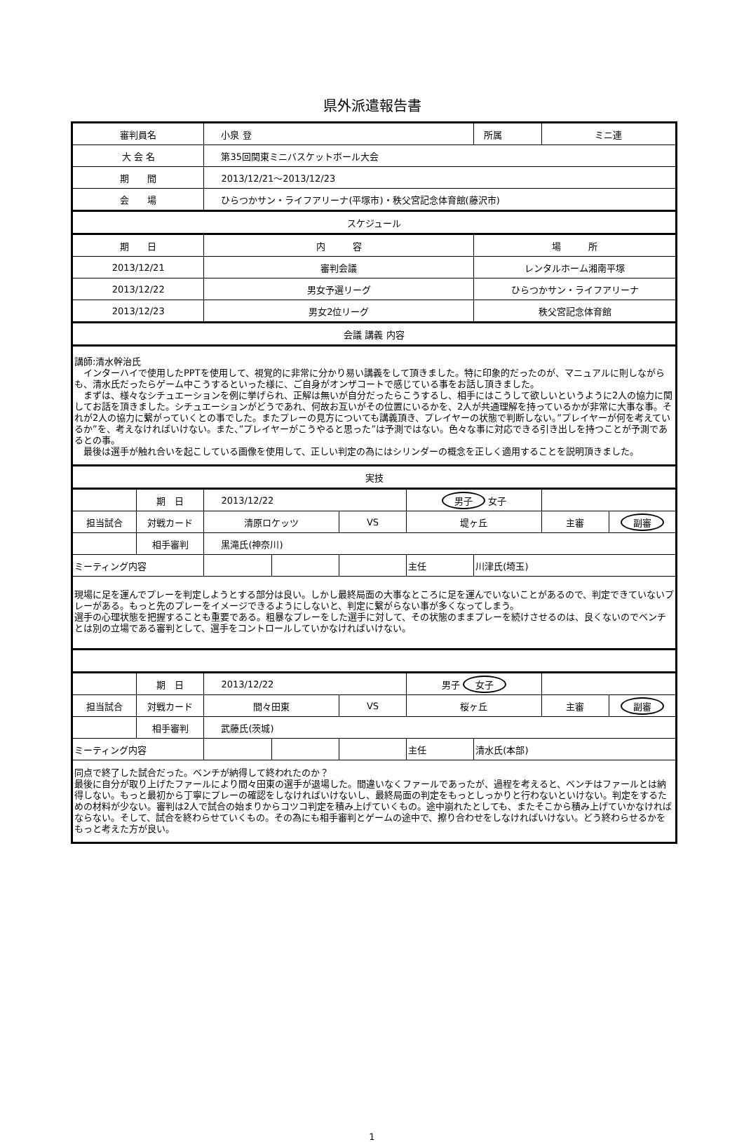県外派遣報告書
| 審判員名 | | 小泉 登 | | | | 所属 | ミニ連 | |
| 大 会 名 | | 第35回関東ミニバスケットボール大会 | | | | | | |
| 期 間 | | 2013/12/21～2013/12/23 | | | | | | |
| 会 場 | | ひらつかサン・ライフアリーナ(平塚市)・秩父宮記念体育館(藤沢市) | | | | | | |
| スケジュール | | | | | | | | |
| 期 日 | | 内 容 | | | | 場 所 | | |
| 2013/12/21 | | 審判会議 | | | | レンタルホーム湘南平塚 | | |
| 2013/12/22 | | 男女予選リーグ | | | | ひらつかサン・ライフアリーナ | | |
| 2013/12/23 | | 男女2位リーグ | | | | 秩父宮記念体育館 | | |
| 会議 講義 内容 | | | | | | | | |
| 講師:清水幹治氏 インターハイで使用したPPTを使用して、視覚的に非常に分かり易い講義をして頂きました。特に印象的だったのが、マニュアルに則しながらも、清水氏だったらゲーム中こうするといった様に、ご自身がオンザコートで感じている事をお話し頂きました。 まずは、様々なシチュエーションを例に挙げられ、正解は無いが自分だったらこうするし、相手にはこうして欲しいというように2人の協力に関してお話を頂きました。シチュエーションがどうであれ、何故お互いがその位置にいるかを、2人が共通理解を持っているかが非常に大事な事。それが2人の協力に繋がっていくとの事でした。またプレーの見方についても講義頂き、プレイヤーの状態で判断しない。”プレイヤーが何を考えているか”を、考えなければいけない。また、”プレイヤーがこうやると思った”は予測ではない。色々な事に対応できる引き出しを持つことが予測であるとの事。 最後は選手が触れ合いを起こしている画像を使用して、正しい判定の為にはシリンダーの概念を正しく適用することを説明頂きました。 | | | | | | | | |
| 実技 | | | | | | | | |
| | 期 日 | 2013/12/22 | | | 男子 女子 | | | |
| 担当試合 | 対戦カード | 清原ロケッツ | | VS | 堤ヶ丘 | | 主審 | 副審 |
| | 相手審判 | 黒滝氏(神奈川) | | | | | | |
| ミーティング内容 | | | | | 主任 | 川津氏(埼玉) | | |
| 現場に足を運んでプレーを判定しようとする部分は良い。しかし最終局面の大事なところに足を運んでいないことがあるので、判定できていないプレーがある。もっと先のプレーをイメージできるようにしないと、判定に繋がらない事が多くなってしまう。 選手の心理状態を把握することも重要である。粗暴なプレーをした選手に対して、その状態のままプレーを続けさせるのは、良くないのでベンチとは別の立場である審判として、選手をコントロールしていかなければいけない。 | | | | | | | | |
| | 期 日 | 2013/12/22 | | | 男子 女子 | | | |
| 担当試合 | 対戦カード | 間々田東 | | VS | 桜ヶ丘 | | 主審 | 副審 |
| | 相手審判 | 武藤氏(茨城) | | | | | | |
| ミーティング内容 | | | | | 主任 | 清水氏(本部) | | |
| 同点で終了した試合だった。ベンチが納得して終われたのか？ 最後に自分が取り上げたファールにより間々田東の選手が退場した。間違いなくファールであったが、過程を考えると、ベンチはファールとは納得しない。もっと最初から丁寧にプレーの確認をしなければいけないし、最終局面の判定をもっとしっかりと行わないといけない。判定をするための材料が少ない。審判は2人で試合の始まりからコツコ判定を積み上げていくもの。途中崩れたとしても、またそこから積み上げていかなければならない。そして、試合を終わらせていくもの。その為にも相手審判とゲームの途中で、擦り合わせをしなければいけない。どう終わらせるかをもっと考えた方が良い。 | | | | | | | | |
1